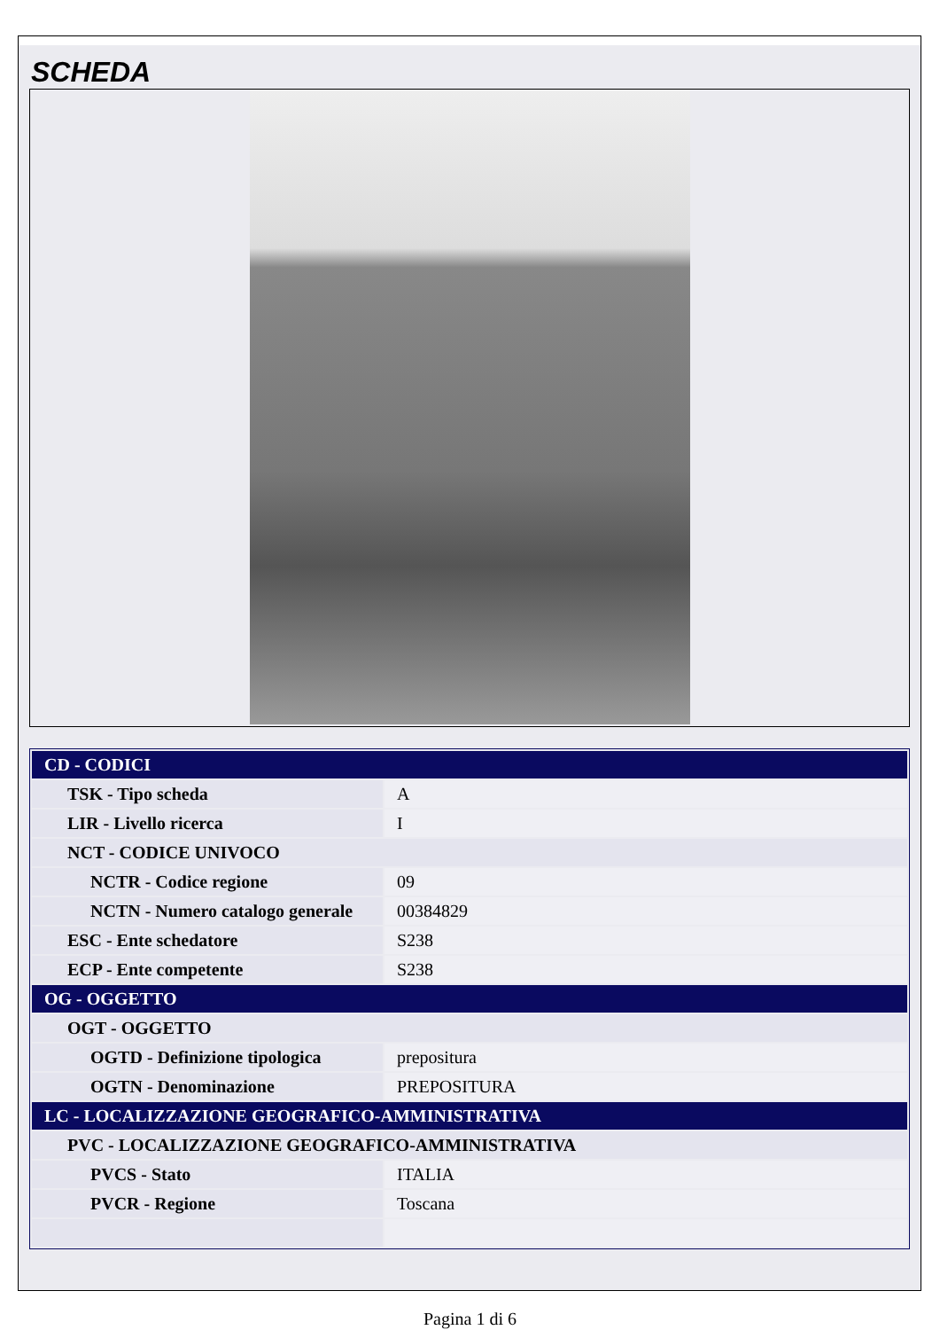SCHEDA
| CD - CODICI | |
| TSK - Tipo scheda | A |
| LIR - Livello ricerca | I |
| NCT - CODICE UNIVOCO | |
| NCTR - Codice regione | 09 |
| NCTN - Numero catalogo generale | 00384829 |
| ESC - Ente schedatore | S238 |
| ECP - Ente competente | S238 |
| OG - OGGETTO | |
| OGT - OGGETTO | |
| OGTD - Definizione tipologica | prepositura |
| OGTN - Denominazione | PREPOSITURA |
| LC - LOCALIZZAZIONE GEOGRAFICO-AMMINISTRATIVA | |
| PVC - LOCALIZZAZIONE GEOGRAFICO-AMMINISTRATIVA | |
| PVCS - Stato | ITALIA |
| PVCR - Regione | Toscana |
Pagina 1 di 6